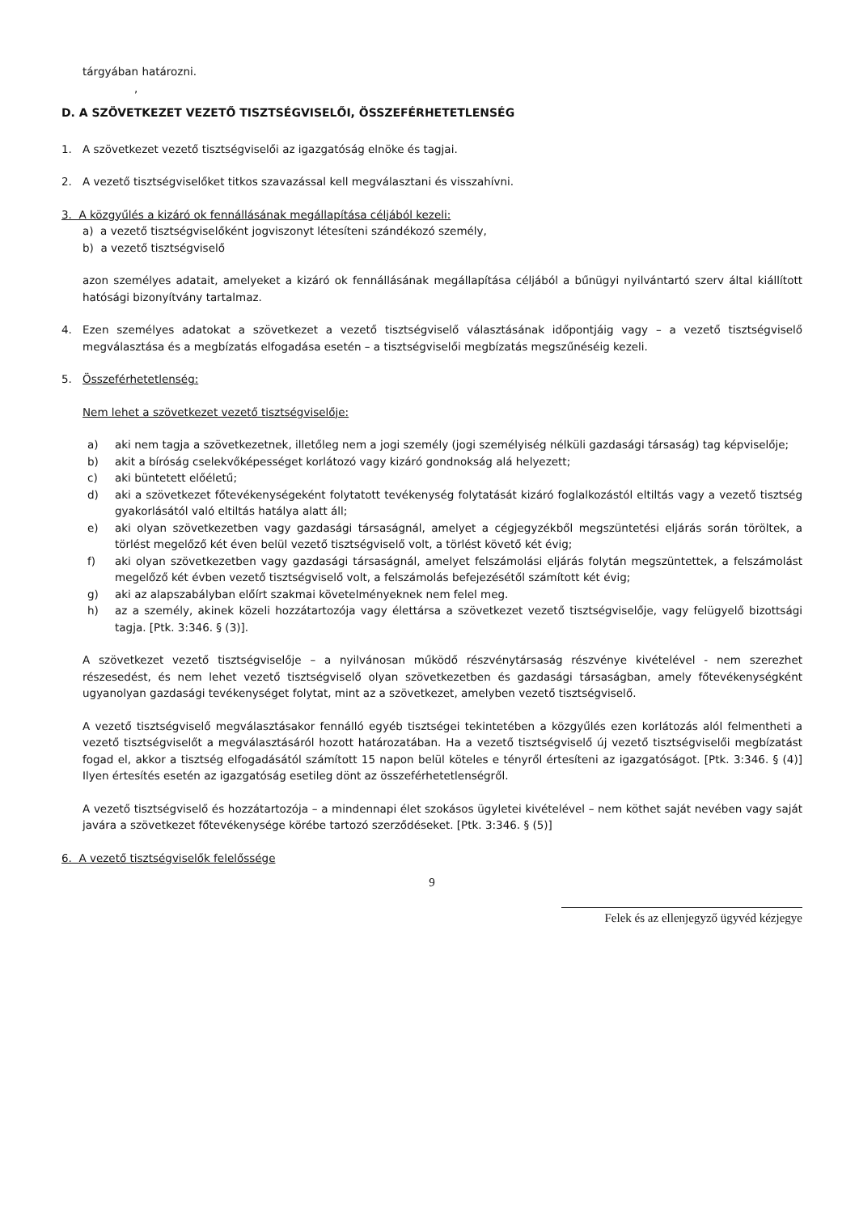tárgyában határozni.
,
D. A SZÖVETKEZET VEZETŐ TISZTSÉGVISELŐI, ÖSSZEFÉRHETETLENSÉG
1. A szövetkezet vezető tisztségviselői az igazgatóság elnöke és tagjai.
2. A vezető tisztségviselőket titkos szavazással kell megválasztani és visszahívni.
3. A közgyűlés a kizáró ok fennállásának megállapítása céljából kezeli:
a) a vezető tisztségviselőként jogviszonyt létesíteni szándékozó személy,
b) a vezető tisztségviselő
azon személyes adatait, amelyeket a kizáró ok fennállásának megállapítása céljából a bűnügyi nyilvántartó szerv által kiállított hatósági bizonyítvány tartalmaz.
4. Ezen személyes adatokat a szövetkezet a vezető tisztségviselő választásának időpontjáig vagy – a vezető tisztségviselő megválasztása és a megbízatás elfogadása esetén – a tisztségviselői megbízatás megszűnéséig kezeli.
5. Összeférhetetlenség:
Nem lehet a szövetkezet vezető tisztségviselője:
a) aki nem tagja a szövetkezetnek, illetőleg nem a jogi személy (jogi személyiség nélküli gazdasági társaság) tag képviselője;
b) akit a bíróság cselekvőképességet korlátozó vagy kizáró gondnokság alá helyezett;
c) aki büntetett előéletű;
d) aki a szövetkezet főtevékenységeként folytatott tevékenység folytatását kizáró foglalkozástól eltiltás vagy a vezető tisztség gyakorlásától való eltiltás hatálya alatt áll;
e) aki olyan szövetkezetben vagy gazdasági társaságnál, amelyet a cégjegyzékből megszüntetési eljárás során töröltek, a törlést megelőző két éven belül vezető tisztségviselő volt, a törlést követő két évig;
f) aki olyan szövetkezetben vagy gazdasági társaságnál, amelyet felszámolási eljárás folytán megszüntettek, a felszámolást megelőző két évben vezető tisztségviselő volt, a felszámolás befejezésétől számított két évig;
g) aki az alapszabályban előírt szakmai követelményeknek nem felel meg.
h) az a személy, akinek közeli hozzátartozója vagy élettársa a szövetkezet vezető tisztségviselője, vagy felügyelő bizottsági tagja. [Ptk. 3:346. § (3)].
A szövetkezet vezető tisztségviselője – a nyilvánosan működő részvénytársaság részvénye kivételével - nem szerezhet részesedést, és nem lehet vezető tisztségviselő olyan szövetkezetben és gazdasági társaságban, amely főtevékenységként ugyanolyan gazdasági tevékenységet folytat, mint az a szövetkezet, amelyben vezető tisztségviselő.
A vezető tisztségviselő megválasztásakor fennálló egyéb tisztségei tekintetében a közgyűlés ezen korlátozás alól felmentheti a vezető tisztségviselőt a megválasztásáról hozott határozatában. Ha a vezető tisztségviselő új vezető tisztségviselői megbízatást fogad el, akkor a tisztség elfogadásától számított 15 napon belül köteles e tényről értesíteni az igazgatóságot. [Ptk. 3:346. § (4)] Ilyen értesítés esetén az igazgatóság esetileg dönt az összeférhetetlenségről.
A vezető tisztségviselő és hozzátartozója – a mindennapi élet szokásos ügyletei kivételével – nem köthet saját nevében vagy saját javára a szövetkezet főtevékenysége körébe tartozó szerződéseket. [Ptk. 3:346. § (5)]
6. A vezető tisztségviselők felelőssége
9
Felek és az ellenjegyző ügyvéd kézjegye